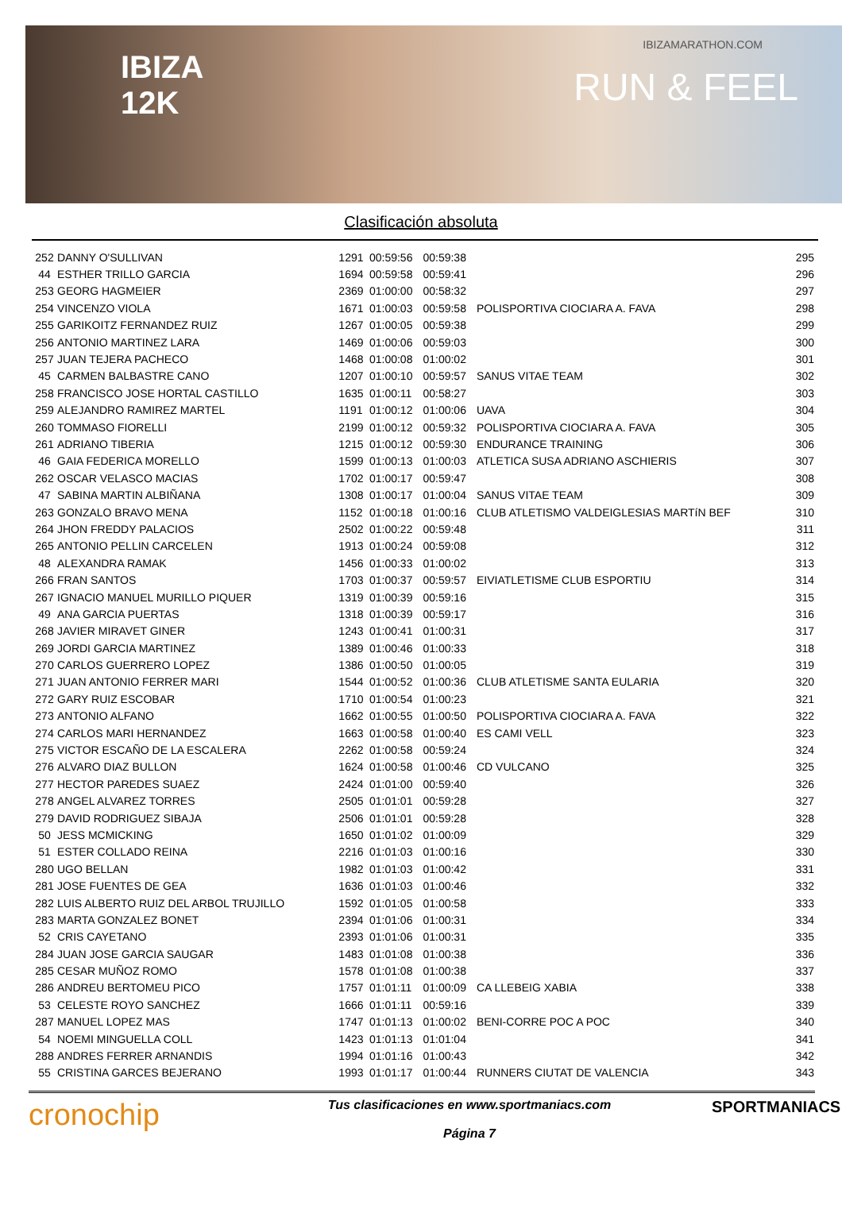IBIZA
12K
IBIZAMARATHON.COM
RUN & FEEL
Clasificación absoluta
| 252 | DANNY O'SULLIVAN | 1291 | 00:59:56 | 00:59:38 | | 295 |
| 44 | ESTHER TRILLO GARCIA | 1694 | 00:59:58 | 00:59:41 | | 296 |
| 253 | GEORG HAGMEIER | 2369 | 01:00:00 | 00:58:32 | | 297 |
| 254 | VINCENZO VIOLA | 1671 | 01:00:03 | 00:59:58 | POLISPORTIVA CIOCIARA A. FAVA | 298 |
| 255 | GARIKOITZ FERNANDEZ RUIZ | 1267 | 01:00:05 | 00:59:38 | | 299 |
| 256 | ANTONIO MARTINEZ LARA | 1469 | 01:00:06 | 00:59:03 | | 300 |
| 257 | JUAN TEJERA PACHECO | 1468 | 01:00:08 | 01:00:02 | | 301 |
| 45 | CARMEN BALBASTRE CANO | 1207 | 01:00:10 | 00:59:57 | SANUS VITAE TEAM | 302 |
| 258 | FRANCISCO JOSE HORTAL CASTILLO | 1635 | 01:00:11 | 00:58:27 | | 303 |
| 259 | ALEJANDRO RAMIREZ MARTEL | 1191 | 01:00:12 | 01:00:06 | UAVA | 304 |
| 260 | TOMMASO FIORELLI | 2199 | 01:00:12 | 00:59:32 | POLISPORTIVA CIOCIARA A. FAVA | 305 |
| 261 | ADRIANO TIBERIA | 1215 | 01:00:12 | 00:59:30 | ENDURANCE TRAINING | 306 |
| 46 | GAIA FEDERICA MORELLO | 1599 | 01:00:13 | 01:00:03 | ATLETICA SUSA ADRIANO ASCHIERIS | 307 |
| 262 | OSCAR VELASCO MACIAS | 1702 | 01:00:17 | 00:59:47 | | 308 |
| 47 | SABINA MARTIN ALBIÑANA | 1308 | 01:00:17 | 01:00:04 | SANUS VITAE TEAM | 309 |
| 263 | GONZALO BRAVO MENA | 1152 | 01:00:18 | 01:00:16 | CLUB ATLETISMO VALDEIGLESIAS MARTíN BEF | 310 |
| 264 | JHON FREDDY PALACIOS | 2502 | 01:00:22 | 00:59:48 | | 311 |
| 265 | ANTONIO PELLIN CARCELEN | 1913 | 01:00:24 | 00:59:08 | | 312 |
| 48 | ALEXANDRA RAMAK | 1456 | 01:00:33 | 01:00:02 | | 313 |
| 266 | FRAN SANTOS | 1703 | 01:00:37 | 00:59:57 | EIVIATLETISME CLUB ESPORTIU | 314 |
| 267 | IGNACIO MANUEL MURILLO PIQUER | 1319 | 01:00:39 | 00:59:16 | | 315 |
| 49 | ANA GARCIA PUERTAS | 1318 | 01:00:39 | 00:59:17 | | 316 |
| 268 | JAVIER MIRAVET GINER | 1243 | 01:00:41 | 01:00:31 | | 317 |
| 269 | JORDI GARCIA MARTINEZ | 1389 | 01:00:46 | 01:00:33 | | 318 |
| 270 | CARLOS GUERRERO LOPEZ | 1386 | 01:00:50 | 01:00:05 | | 319 |
| 271 | JUAN ANTONIO FERRER MARI | 1544 | 01:00:52 | 01:00:36 | CLUB ATLETISME SANTA EULARIA | 320 |
| 272 | GARY RUIZ ESCOBAR | 1710 | 01:00:54 | 01:00:23 | | 321 |
| 273 | ANTONIO ALFANO | 1662 | 01:00:55 | 01:00:50 | POLISPORTIVA CIOCIARA A. FAVA | 322 |
| 274 | CARLOS MARI HERNANDEZ | 1663 | 01:00:58 | 01:00:40 | ES CAMI VELL | 323 |
| 275 | VICTOR ESCAÑO DE LA ESCALERA | 2262 | 01:00:58 | 00:59:24 | | 324 |
| 276 | ALVARO DIAZ BULLON | 1624 | 01:00:58 | 01:00:46 | CD VULCANO | 325 |
| 277 | HECTOR PAREDES SUAEZ | 2424 | 01:01:00 | 00:59:40 | | 326 |
| 278 | ANGEL ALVAREZ TORRES | 2505 | 01:01:01 | 00:59:28 | | 327 |
| 279 | DAVID RODRIGUEZ SIBAJA | 2506 | 01:01:01 | 00:59:28 | | 328 |
| 50 | JESS MCMICKING | 1650 | 01:01:02 | 01:00:09 | | 329 |
| 51 | ESTER COLLADO REINA | 2216 | 01:01:03 | 01:00:16 | | 330 |
| 280 | UGO BELLAN | 1982 | 01:01:03 | 01:00:42 | | 331 |
| 281 | JOSE FUENTES DE GEA | 1636 | 01:01:03 | 01:00:46 | | 332 |
| 282 | LUIS ALBERTO RUIZ DEL ARBOL TRUJILLO | 1592 | 01:01:05 | 01:00:58 | | 333 |
| 283 | MARTA GONZALEZ BONET | 2394 | 01:01:06 | 01:00:31 | | 334 |
| 52 | CRIS CAYETANO | 2393 | 01:01:06 | 01:00:31 | | 335 |
| 284 | JUAN JOSE GARCIA SAUGAR | 1483 | 01:01:08 | 01:00:38 | | 336 |
| 285 | CESAR MUÑOZ ROMO | 1578 | 01:01:08 | 01:00:38 | | 337 |
| 286 | ANDREU BERTOMEU PICO | 1757 | 01:01:11 | 01:00:09 | CA LLEBEIG XABIA | 338 |
| 53 | CELESTE ROYO SANCHEZ | 1666 | 01:01:11 | 00:59:16 | | 339 |
| 287 | MANUEL LOPEZ MAS | 1747 | 01:01:13 | 01:00:02 | BENI-CORRE POC A POC | 340 |
| 54 | NOEMI MINGUELLA COLL | 1423 | 01:01:13 | 01:01:04 | | 341 |
| 288 | ANDRES FERRER ARNANDIS | 1994 | 01:01:16 | 01:00:43 | | 342 |
| 55 | CRISTINA GARCES BEJERANO | 1993 | 01:01:17 | 01:00:44 | RUNNERS CIUTAT DE VALENCIA | 343 |
cronochip
Tus clasificaciones en www.sportmaniacs.com
Página 7
SPORTMANIACS